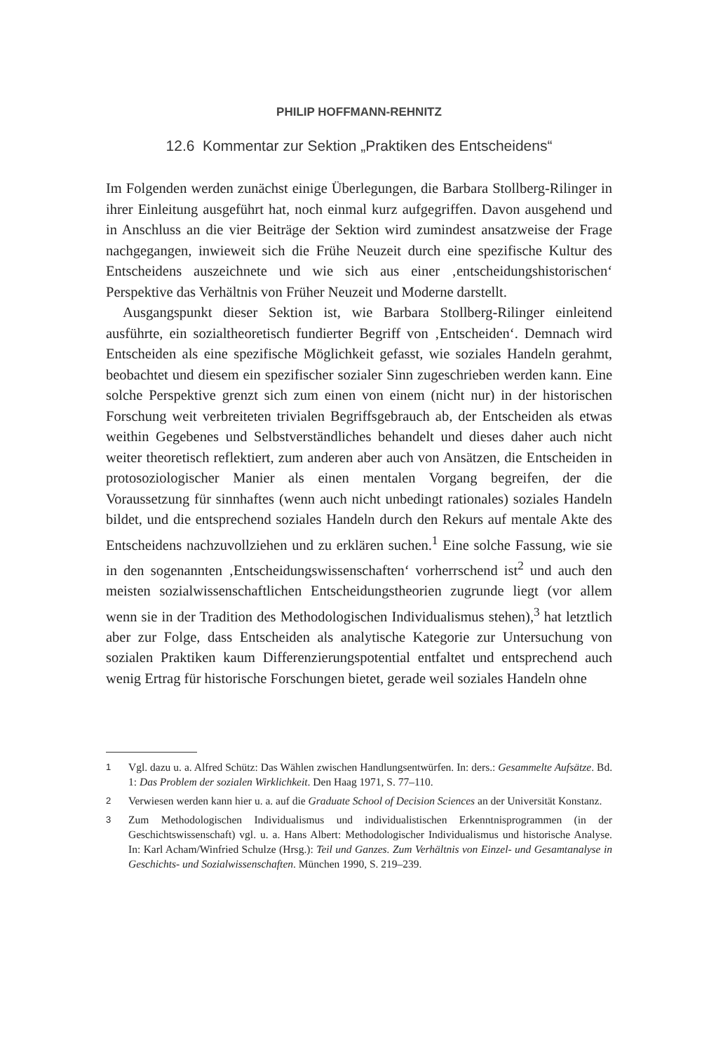PHILIP HOFFMANN-REHNITZ
12.6 Kommentar zur Sektion „Praktiken des Entscheidens“
Im Folgenden werden zunächst einige Überlegungen, die Barbara Stollberg-Rilinger in ihrer Einleitung ausgeführt hat, noch einmal kurz aufgegriffen. Davon ausgehend und in Anschluss an die vier Beiträge der Sektion wird zumindest ansatzweise der Frage nachgegangen, inwieweit sich die Frühe Neuzeit durch eine spezifische Kultur des Entscheidens auszeichnete und wie sich aus einer ‚entscheidungshistorischen‘ Perspektive das Verhältnis von Früher Neuzeit und Moderne darstellt.
Ausgangspunkt dieser Sektion ist, wie Barbara Stollberg-Rilinger einleitend ausführte, ein sozialtheoretisch fundierter Begriff von ‚Entscheiden‘. Demnach wird Entscheiden als eine spezifische Möglichkeit gefasst, wie soziales Handeln gerahmt, beobachtet und diesem ein spezifischer sozialer Sinn zugeschrieben werden kann. Eine solche Perspektive grenzt sich zum einen von einem (nicht nur) in der historischen Forschung weit verbreiteten trivialen Begriffsgebrauch ab, der Entscheiden als etwas weithin Gegebenes und Selbstverständliches behandelt und dieses daher auch nicht weiter theoretisch reflektiert, zum anderen aber auch von Ansätzen, die Entscheiden in protosoziologischer Manier als einen mentalen Vorgang begreifen, der die Voraussetzung für sinnhaftes (wenn auch nicht unbedingt rationales) soziales Handeln bildet, und die entsprechend soziales Handeln durch den Rekurs auf mentale Akte des Entscheidens nachzuvollziehen und zu erklären suchen.<sup>1</sup> Eine solche Fassung, wie sie in den sogenannten ‚Entscheidungswissenschaften‘ vorherrschend ist<sup>2</sup> und auch den meisten sozialwissenschaftlichen Entscheidungstheorien zugrunde liegt (vor allem wenn sie in der Tradition des Methodologischen Individualismus stehen),<sup>3</sup> hat letztlich aber zur Folge, dass Entscheiden als analytische Kategorie zur Untersuchung von sozialen Praktiken kaum Differenzierungspotential entfaltet und entsprechend auch wenig Ertrag für historische Forschungen bietet, gerade weil soziales Handeln ohne
1
Vgl. dazu u. a. Alfred Schütz: Das Wählen zwischen Handlungsentwürfen. In: ders.: Gesammelte Aufsätze. Bd. 1: Das Problem der sozialen Wirklichkeit. Den Haag 1971, S. 77–110.
2
Verwiesen werden kann hier u. a. auf die Graduate School of Decision Sciences an der Universität Konstanz.
3
Zum Methodologischen Individualismus und individualistischen Erkenntnisprogrammen (in der Geschichtswissenschaft) vgl. u. a. Hans Albert: Methodologischer Individualismus und historische Analyse. In: Karl Acham/Winfried Schulze (Hrsg.): Teil und Ganzes. Zum Verhältnis von Einzel- und Gesamtanalyse in Geschichts- und Sozialwissenschaften. München 1990, S. 219–239.